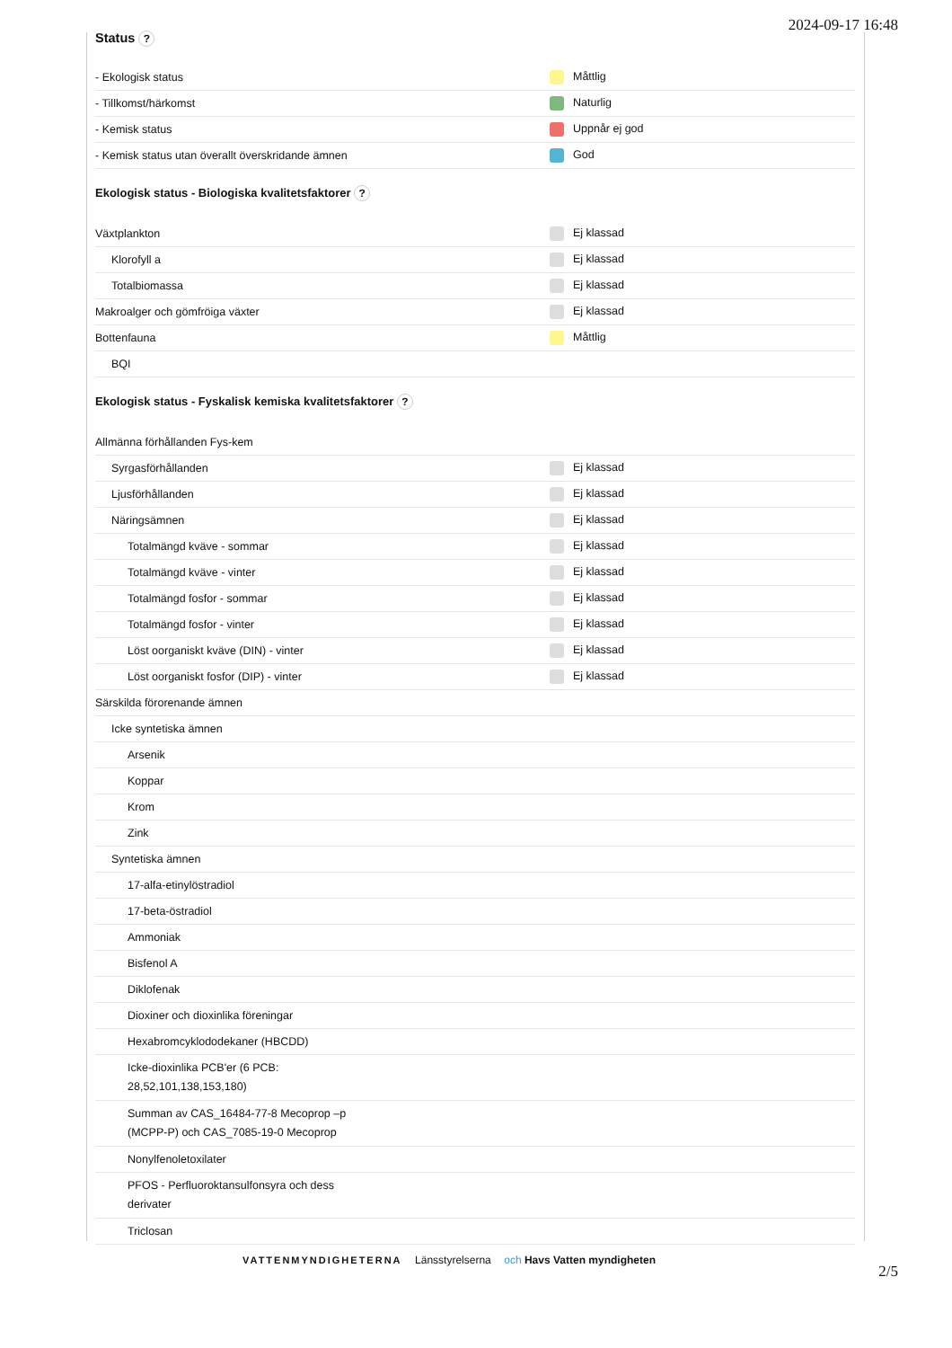2024-09-17 16:48
Status ?
| - Ekologisk status | Måttlig |
| - Tillkomst/härkomst | Naturlig |
| - Kemisk status | Uppnår ej god |
| - Kemisk status utan överallt överskridande ämnen | God |
Ekologisk status - Biologiska kvalitetsfaktorer ?
| Växtplankton | Ej klassad |
| Klorofyll a | Ej klassad |
| Totalbiomassa | Ej klassad |
| Makroalger och gömfröiga växter | Ej klassad |
| Bottenfauna | Måttlig |
| BQI | |
Ekologisk status - Fyskalisk kemiska kvalitetsfaktorer ?
| Allmänna förhållanden Fys-kem | |
| Syrgasförhållanden | Ej klassad |
| Ljusförhållanden | Ej klassad |
| Näringsämnen | Ej klassad |
| Totalmängd kväve - sommar | Ej klassad |
| Totalmängd kväve - vinter | Ej klassad |
| Totalmängd fosfor - sommar | Ej klassad |
| Totalmängd fosfor - vinter | Ej klassad |
| Löst oorganiskt kväve (DIN) - vinter | Ej klassad |
| Löst oorganiskt fosfor (DIP) - vinter | Ej klassad |
| Särskilda förorenande ämnen | |
| Icke syntetiska ämnen | |
| Arsenik | |
| Koppar | |
| Krom | |
| Zink | |
| Syntetiska ämnen | |
| 17-alfa-etinylöstradiol | |
| 17-beta-östradiol | |
| Ammoniak | |
| Bisfenol A | |
| Diklofenak | |
| Dioxiner och dioxinlika föreningar | |
| Hexabromcyklododekaner (HBCDD) | |
| Icke-dioxinlika PCB'er (6 PCB: 28,52,101,138,153,180) | |
| Summan av CAS_16484-77-8 Mecoprop –p (MCPP-P) och CAS_7085-19-0 Mecoprop | |
| Nonylfenoletoxilater | |
| PFOS - Perfluoroktansulfonsyra och dess derivater | |
| Triclosan | |
VATTENMYNDIGHETERNA Länsstyrelserna och Havs Vatten myndigheten
2/5